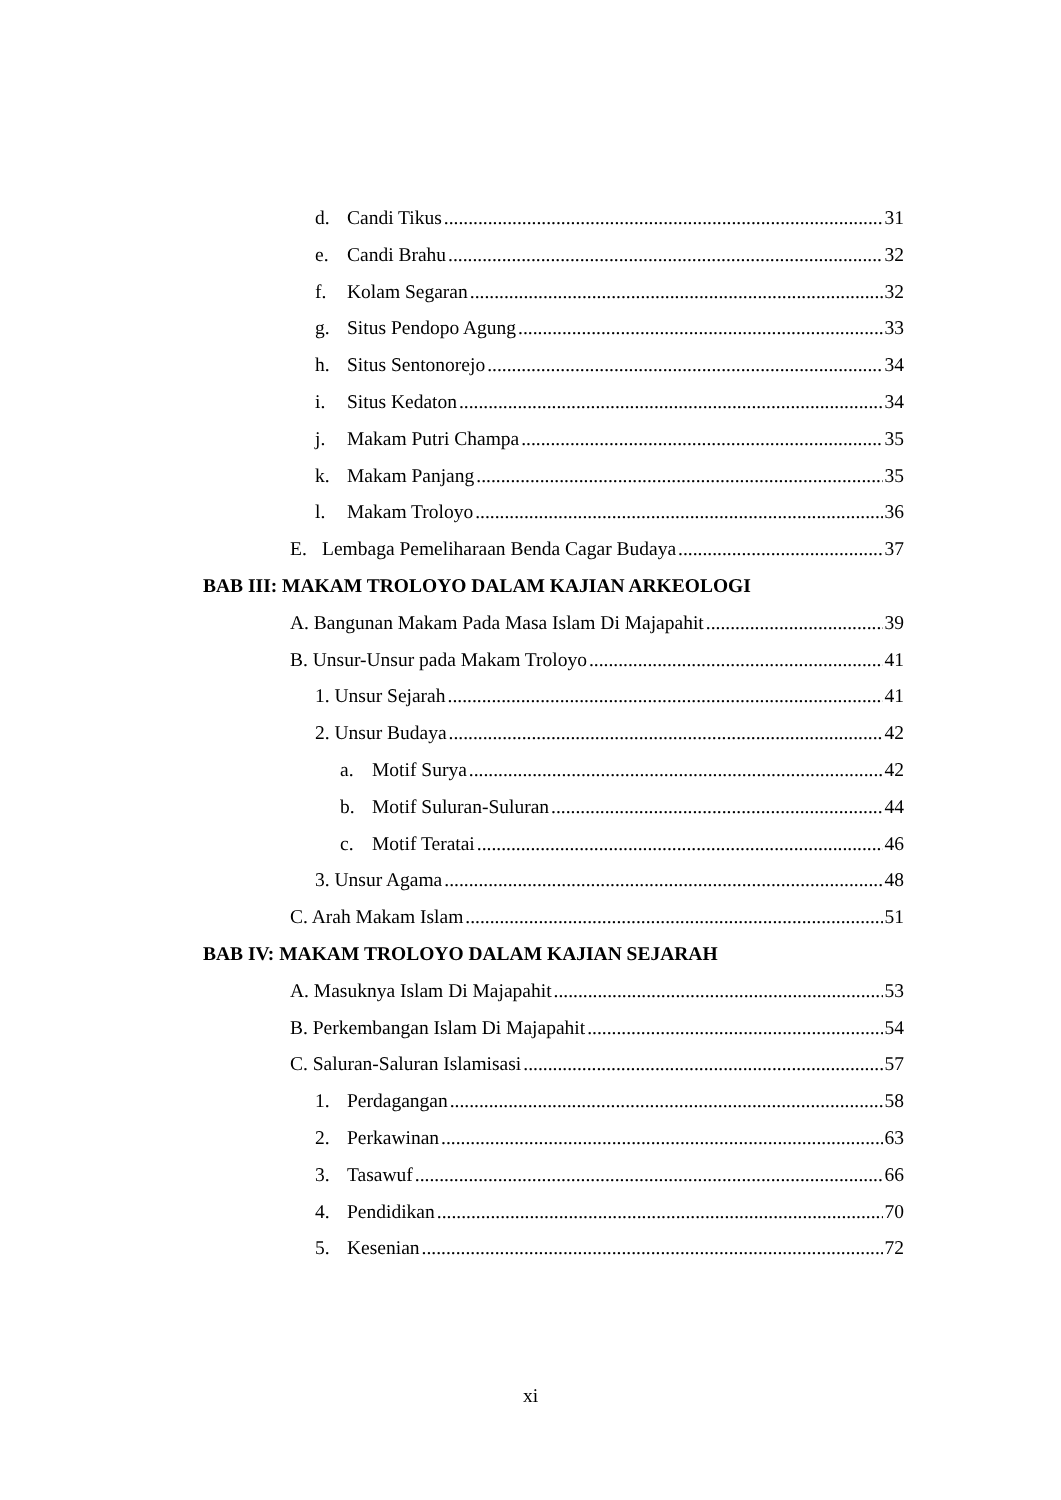d. Candi Tikus 31
e. Candi Brahu 32
f. Kolam Segaran 32
g. Situs Pendopo Agung 33
h. Situs Sentonorejo 34
i. Situs Kedaton 34
j. Makam Putri Champa 35
k. Makam Panjang 35
l. Makam Troloyo 36
E. Lembaga Pemeliharaan Benda Cagar Budaya 37
BAB III: MAKAM TROLOYO DALAM KAJIAN ARKEOLOGI
A. Bangunan Makam Pada Masa Islam Di Majapahit 39
B. Unsur-Unsur pada Makam Troloyo 41
1. Unsur Sejarah 41
2. Unsur Budaya 42
a. Motif Surya 42
b. Motif Suluran-Suluran 44
c. Motif Teratai 46
3. Unsur Agama 48
C. Arah Makam Islam 51
BAB IV: MAKAM TROLOYO DALAM KAJIAN SEJARAH
A. Masuknya Islam Di Majapahit 53
B. Perkembangan Islam Di Majapahit 54
C. Saluran-Saluran Islamisasi 57
1. Perdagangan 58
2. Perkawinan 63
3. Tasawuf 66
4. Pendidikan 70
5. Kesenian 72
xi